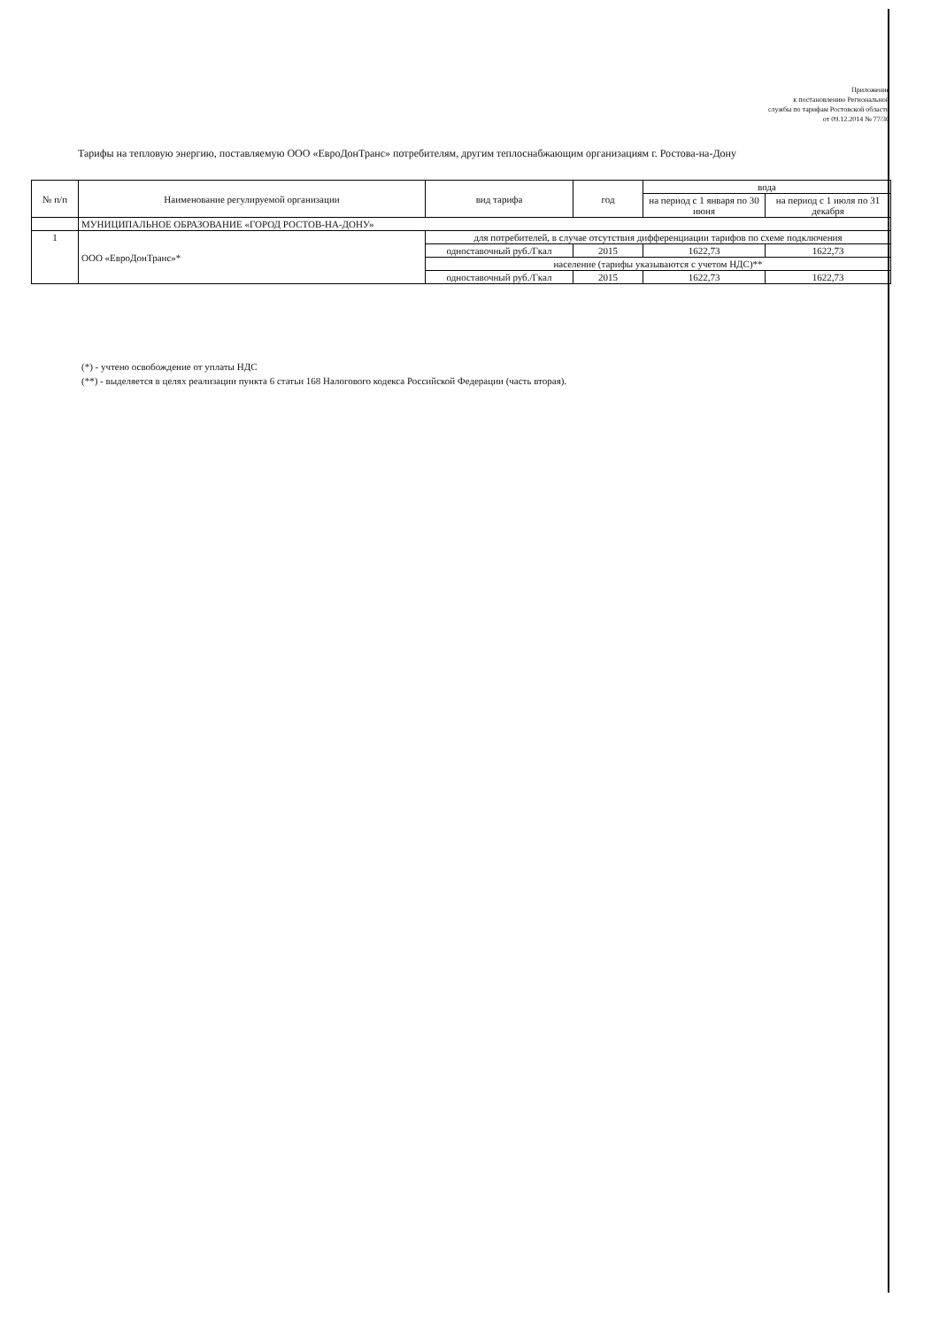Приложение
к постановлению Региональной
службы по тарифам Ростовской области
от 09.12.2014 № 77/30
Тарифы на тепловую энергию, поставляемую ООО «ЕвроДонТранс» потребителям, другим теплоснабжающим организациям г. Ростова-на-Дону
| № п/п | Наименование регулируемой организации | вид тарифа | год | вода | |
| --- | --- | --- | --- | --- | --- |
| | | | | на период с 1 января по 30 июня | на период с 1 июля по 31 декабря |
| | МУНИЦИПАЛЬНОЕ ОБРАЗОВАНИЕ «ГОРОД РОСТОВ-НА-ДОНУ» | | | | |
| 1 | ООО «ЕвроДонТранс»* | для потребителей, в случае отсутствия дифференциации тарифов по схеме подключения | | | |
| | | одноставочный руб./Гкал | 2015 | 1622,73 | 1622,73 |
| | | население (тарифы указываются с учетом НДС)** | | | |
| | | одноставочный руб./Гкал | 2015 | 1622,73 | 1622,73 |
(*) - учтено освобождение от уплаты НДС
(**) - выделяется в целях реализации пункта 6 статьи 168 Налогового кодекса Российской Федерации (часть вторая).